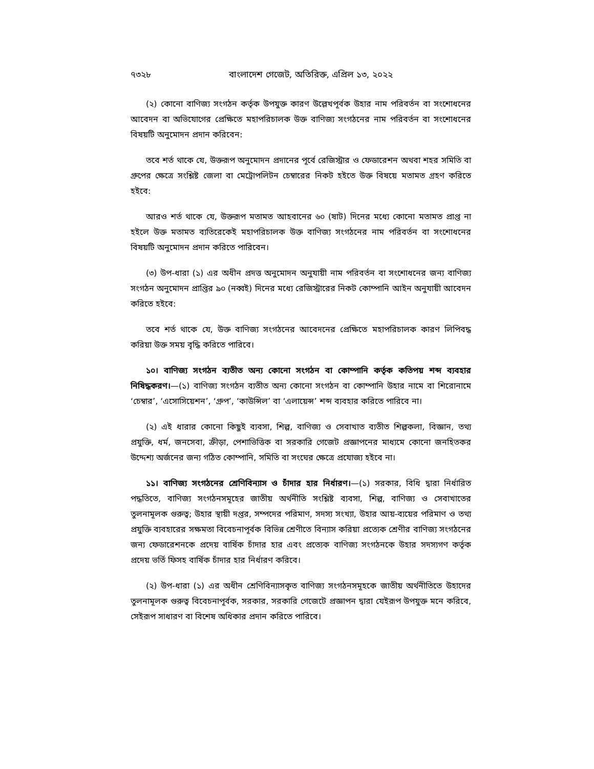৭৩২৮ বাংলাদেশ গেজেট, অতিরিক্ত, এপ্রিল ১৩, ২০২২
(২) কোনো বাণিজ্য সংগঠন কর্তৃক উপযুক্ত কারণ উল্লেখপূর্বক উহার নাম পরিবর্তন বা সংশোধনের আবেদন বা অভিযোগের প্রেক্ষিতে মহাপরিচালক উক্ত বাণিজ্য সংগঠনের নাম পরিবর্তন বা সংশোধনের বিষয়টি অনুমোদন প্রদান করিবেন:
তবে শর্ত থাকে যে, উক্তরূপ অনুমোদন প্রদানের পূর্বে রেজিস্ট্রার ও ফেডারেশন অথবা শহর সমিতি বা গ্রুপের ক্ষেত্রে সংশ্লিষ্ট জেলা বা মেট্রোপলিটন চেম্বারের নিকট হইতে উক্ত বিষয়ে মতামত গ্রহণ করিতে হইবে:
আরও শর্ত থাকে যে, উক্তরূপ মতামত আহবানের ৬০ (ষাট) দিনের মধ্যে কোনো মতামত প্রাপ্ত না হইলে উক্ত মতামত ব্যতিরেকেই মহাপরিচালক উক্ত বাণিজ্য সংগঠনের নাম পরিবর্তন বা সংশোধনের বিষয়টি অনুমোদন প্রদান করিতে পারিবেন।
(৩) উপ-ধারা (১) এর অধীন প্রদত্ত অনুমোদন অনুযায়ী নাম পরিবর্তন বা সংশোধনের জন্য বাণিজ্য সংগঠন অনুমোদন প্রাপ্তির ৯০ (নব্বই) দিনের মধ্যে রেজিস্ট্রারের নিকট কোম্পানি আইন অনুযায়ী আবেদন করিতে হইবে:
তবে শর্ত থাকে যে, উক্ত বাণিজ্য সংগঠনের আবেদনের প্রেক্ষিতে মহাপরিচালক কারণ লিপিবদ্ধ করিয়া উক্ত সময় বৃদ্ধি করিতে পারিবে।
১০। বাণিজ্য সংগঠন ব্যতীত অন্য কোনো সংগঠন বা কোম্পানি কর্তৃক কতিপয় শব্দ ব্যবহার নিষিদ্ধকরণ।—(১) বাণিজ্য সংগঠন ব্যতীত অন্য কোনো সংগঠন বা কোম্পানি উহার নামে বা শিরোনামে ‘চেম্বার’, ‘এসোসিয়েশন’, ‘গ্রুপ’, ‘কাউন্সিল’ বা ‘এলায়েন্স’ শব্দ ব্যবহার করিতে পারিবে না।
(২) এই ধারার কোনো কিছুই ব্যবসা, শিল্প, বাণিজ্য ও সেবাখাত ব্যতীত শিল্পকলা, বিজ্ঞান, তথ্য প্রযুক্তি, ধর্ম, জনসেবা, ক্রীড়া, পেশাভিত্তিক বা সরকারি গেজেট প্রজ্ঞাপনের মাধ্যমে কোনো জনহিতকর উদ্দেশ্য অর্জনের জন্য গঠিত কোম্পানি, সমিতি বা সংঘের ক্ষেত্রে প্রযোজ্য হইবে না।
১১। বাণিজ্য সংগঠনের শ্রেণিবিন্যাস ও চাঁদার হার নির্ধারণ।—(১) সরকার, বিধি দ্বারা নির্ধারিত পদ্ধতিতে, বাণিজ্য সংগঠনসমূহের জাতীয় অর্থনীতি সংশ্লিষ্ট ব্যবসা, শিল্প, বাণিজ্য ও সেবাখাতের তুলনামূলক গুরুত্ব; উহার স্থায়ী দপ্তর, সম্পদের পরিমাণ, সদস্য সংখ্যা, উহার আয়-ব্যয়ের পরিমাণ ও তথ্য প্রযুক্তি ব্যবহারের সক্ষমতা বিবেচনাপূর্বক বিভিন্ন শ্রেণীতে বিন্যাস করিয়া প্রত্যেক শ্রেণীর বাণিজ্য সংগঠনের জন্য ফেডারেশনকে প্রদেয় বার্ষিক চাঁদার হার এবং প্রত্যেক বাণিজ্য সংগঠনকে উহার সদস্যগণ কর্তৃক প্রদেয় ভর্তি ফিসহ বার্ষিক চাঁদার হার নির্ধারণ করিবে।
(২) উপ-ধারা (১) এর অধীন শ্রেণিবিন্যাসকৃত বাণিজ্য সংগঠনসমূহকে জাতীয় অর্থনীতিতে উহাদের তুলনামূলক গুরুত্ব বিবেচনাপূর্বক, সরকার, সরকারি গেজেটে প্রজ্ঞাপন দ্বারা যেইরূপ উপযুক্ত মনে করিবে, সেইরূপ সাধারণ বা বিশেষ অধিকার প্রদান করিতে পারিবে।